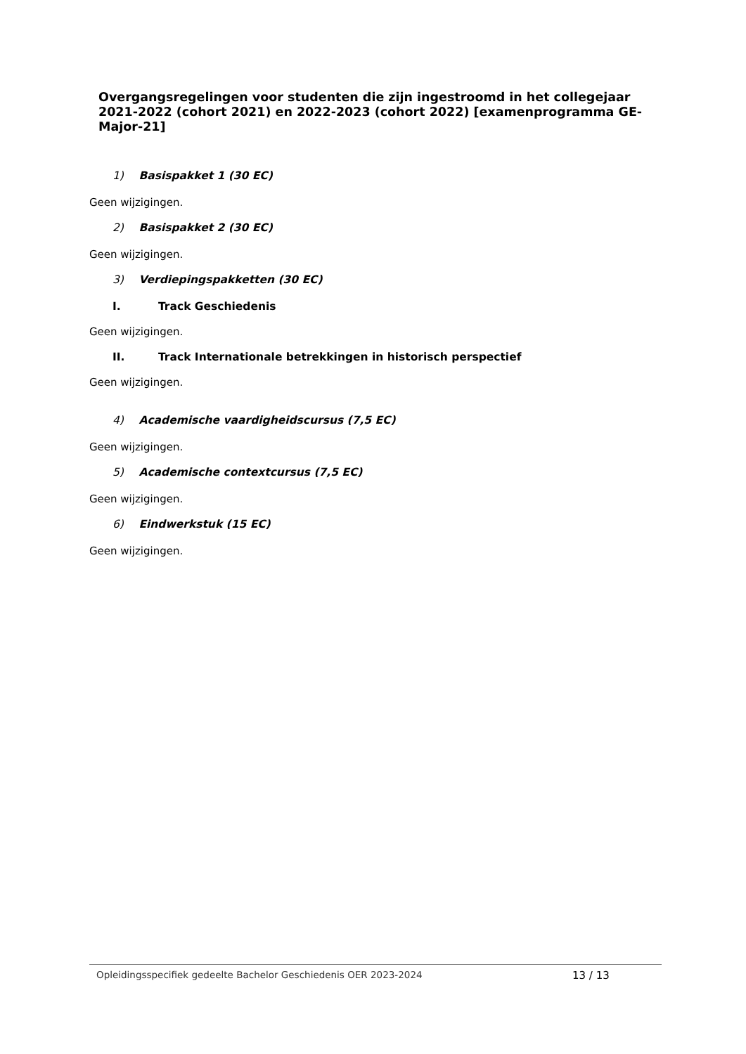Overgangsregelingen voor studenten die zijn ingestroomd in het collegejaar 2021-2022 (cohort 2021) en 2022-2023 (cohort 2022) [examenprogramma GE-Major-21]
1) Basispakket 1 (30 EC)
Geen wijzigingen.
2) Basispakket 2 (30 EC)
Geen wijzigingen.
3) Verdiepingspakketten (30 EC)
I. Track Geschiedenis
Geen wijzigingen.
II. Track Internationale betrekkingen in historisch perspectief
Geen wijzigingen.
4) Academische vaardigheidscursus (7,5 EC)
Geen wijzigingen.
5) Academische contextcursus (7,5 EC)
Geen wijzigingen.
6) Eindwerkstuk (15 EC)
Geen wijzigingen.
Opleidingsspecifiek gedeelte Bachelor Geschiedenis OER 2023-2024 13 / 13